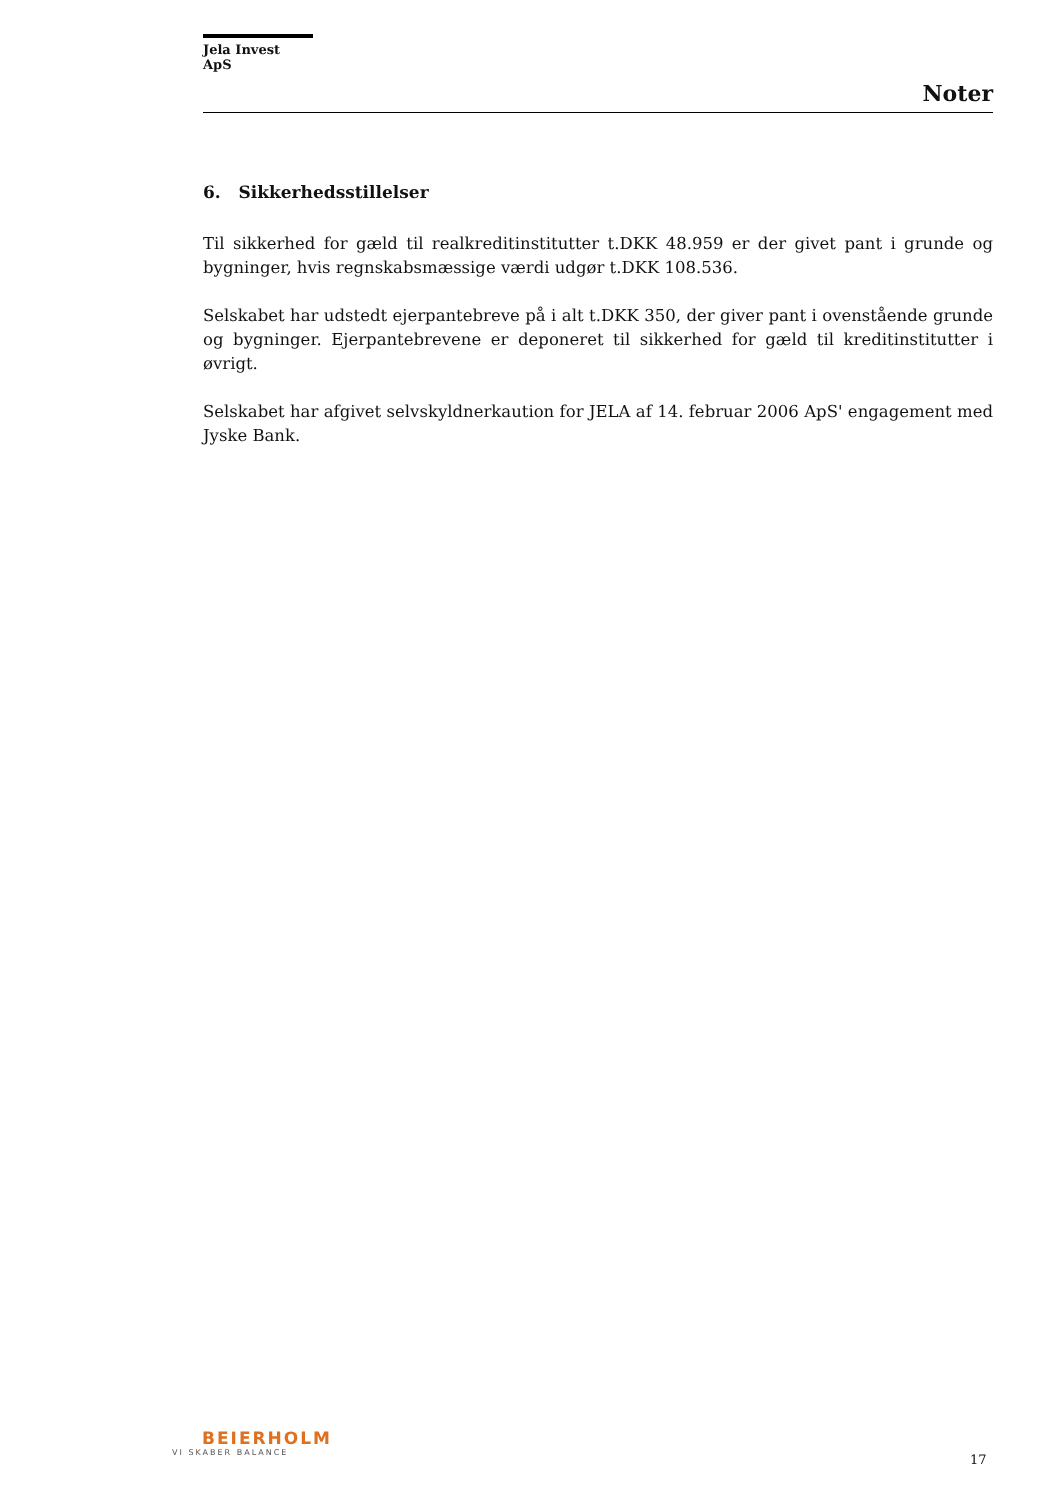Jela Invest ApS
Noter
6. Sikkerhedsstillelser
Til sikkerhed for gæld til realkreditinstitutter t.DKK 48.959 er der givet pant i grunde og bygninger, hvis regnskabsmæssige værdi udgør t.DKK 108.536.
Selskabet har udstedt ejerpantebreve på i alt t.DKK 350, der giver pant i ovenstående grunde og bygninger. Ejerpantebrevene er deponeret til sikkerhed for gæld til kreditinstitutter i øvrigt.
Selskabet har afgivet selvskyldnerkaution for JELA af 14. februar 2006 ApS' engagement med Jyske Bank.
BEIERHOLM
VI SKABER BALANCE
17